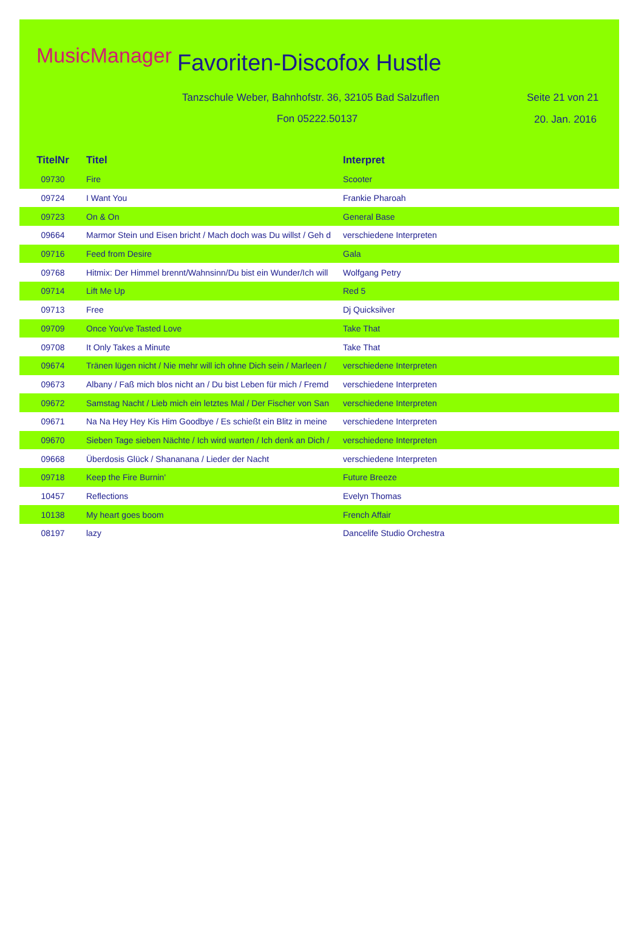MusicManager Favoriten-Discofox Hustle
Tanzschule Weber, Bahnhofstr. 36, 32105 Bad Salzuflen
Seite 21 von 21
Fon 05222.50137 20. Jan. 2016
| TitelNr | Titel | Interpret |
| --- | --- | --- |
| 09730 | Fire | Scooter |
| 09724 | I Want You | Frankie Pharoah |
| 09723 | On & On | General Base |
| 09664 | Marmor Stein und Eisen bricht / Mach doch was Du willst / Geh d | verschiedene Interpreten |
| 09716 | Feed from Desire | Gala |
| 09768 | Hitmix: Der Himmel brennt/Wahnsinn/Du bist ein Wunder/Ich will | Wolfgang Petry |
| 09714 | Lift Me Up | Red 5 |
| 09713 | Free | Dj Quicksilver |
| 09709 | Once You've Tasted Love | Take That |
| 09708 | It Only Takes a Minute | Take That |
| 09674 | Tränen lügen nicht / Nie mehr will ich ohne Dich sein / Marleen / | verschiedene Interpreten |
| 09673 | Albany / Faß mich blos nicht an / Du bist Leben für mich / Fremd | verschiedene Interpreten |
| 09672 | Samstag Nacht / Lieb mich ein letztes Mal / Der Fischer von San | verschiedene Interpreten |
| 09671 | Na Na Hey Hey Kis Him Goodbye / Es schießt ein Blitz in meine | verschiedene Interpreten |
| 09670 | Sieben Tage sieben Nächte / Ich wird warten / Ich denk an Dich / | verschiedene Interpreten |
| 09668 | Überdosis Glück / Shananana / Lieder der Nacht | verschiedene Interpreten |
| 09718 | Keep the Fire Burnin' | Future Breeze |
| 10457 | Reflections | Evelyn Thomas |
| 10138 | My heart goes boom | French Affair |
| 08197 | lazy | Dancelife Studio Orchestra |